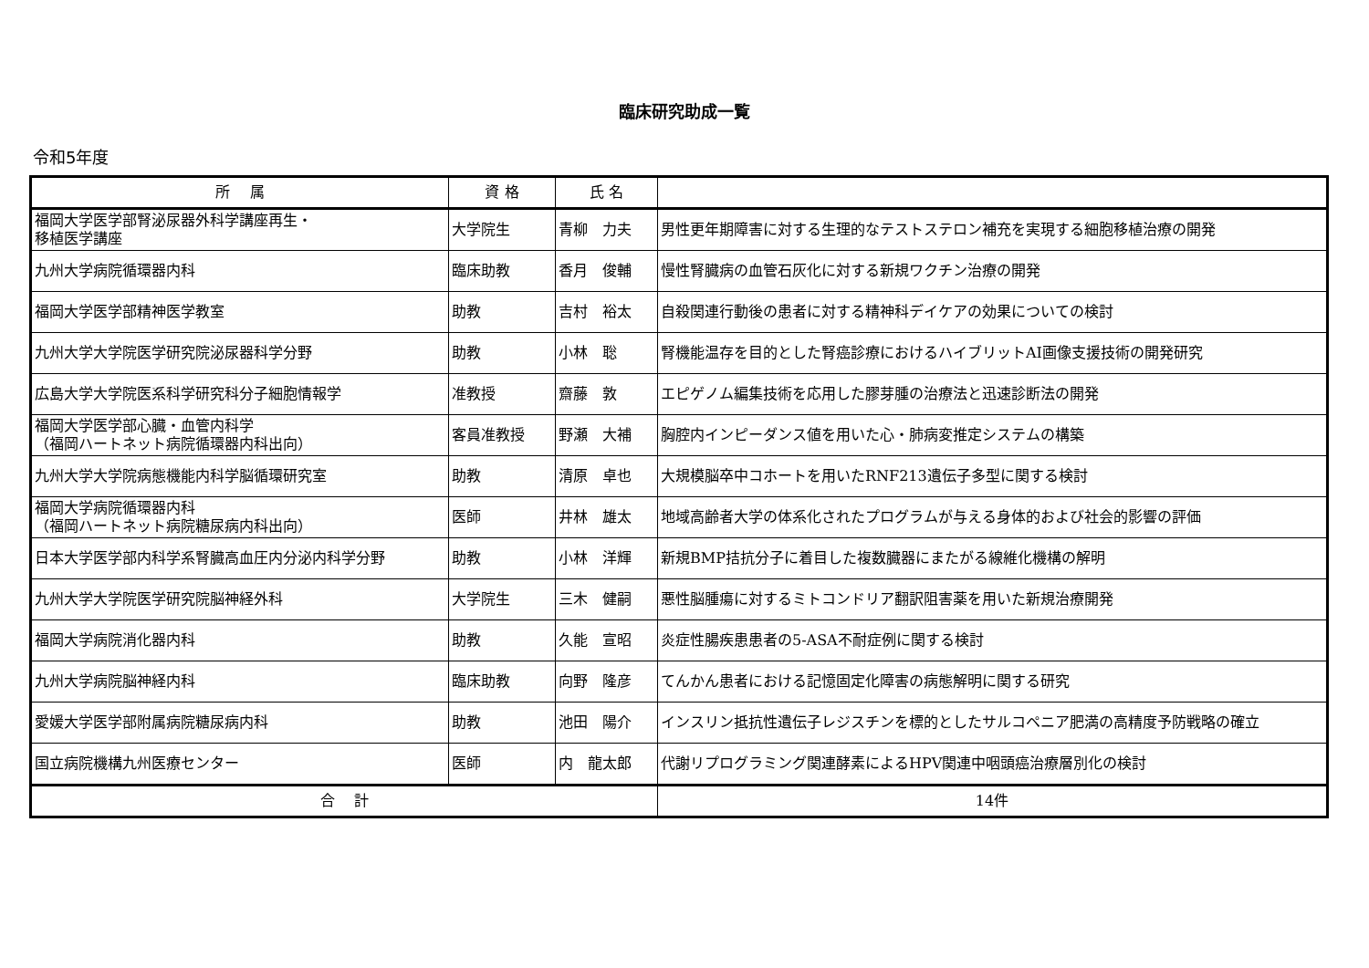臨床研究助成一覧
令和5年度
| 所 属 | 資 格 | 氏 名 | |
| --- | --- | --- | --- |
| 福岡大学医学部腎泌尿器外科学講座再生・ 移植医学講座 | 大学院生 | 青柳 力夫 | 男性更年期障害に対する生理的なテストステロン補充を実現する細胞移植治療の開発 |
| 九州大学病院循環器内科 | 臨床助教 | 香月 俊輔 | 慢性腎臓病の血管石灰化に対する新規ワクチン治療の開発 |
| 福岡大学医学部精神医学教室 | 助教 | 吉村 裕太 | 自殺関連行動後の患者に対する精神科デイケアの効果についての検討 |
| 九州大学大学院医学研究院泌尿器科学分野 | 助教 | 小林 聡 | 腎機能温存を目的とした腎癌診療におけるハイブリットAI画像支援技術の開発研究 |
| 広島大学大学院医系科学研究科分子細胞情報学 | 准教授 | 齋藤 敦 | エピゲノム編集技術を応用した膠芽腫の治療法と迅速診断法の開発 |
| 福岡大学医学部心臓・血管内科学 （福岡ハートネット病院循環器内科出向） | 客員准教授 | 野瀬 大補 | 胸腔内インピーダンス値を用いた心・肺病変推定システムの構築 |
| 九州大学大学院病態機能内科学脳循環研究室 | 助教 | 清原 卓也 | 大規模脳卒中コホートを用いたRNF213遺伝子多型に関する検討 |
| 福岡大学病院循環器内科 （福岡ハートネット病院糖尿病内科出向） | 医師 | 井林 雄太 | 地域高齢者大学の体系化されたプログラムが与える身体的および社会的影響の評価 |
| 日本大学医学部内科学系腎臓高血圧内分泌内科学分野 | 助教 | 小林 洋輝 | 新規BMP拮抗分子に着目した複数臓器にまたがる線維化機構の解明 |
| 九州大学大学院医学研究院脳神経外科 | 大学院生 | 三木 健嗣 | 悪性脳腫瘍に対するミトコンドリア翻訳阻害薬を用いた新規治療開発 |
| 福岡大学病院消化器内科 | 助教 | 久能 宣昭 | 炎症性腸疾患患者の5-ASA不耐症例に関する検討 |
| 九州大学病院脳神経内科 | 臨床助教 | 向野 隆彦 | てんかん患者における記憶固定化障害の病態解明に関する研究 |
| 愛媛大学医学部附属病院糖尿病内科 | 助教 | 池田 陽介 | インスリン抵抗性遺伝子レジスチンを標的としたサルコペニア肥満の高精度予防戦略の確立 |
| 国立病院機構九州医療センター | 医師 | 内 龍太郎 | 代謝リプログラミング関連酵素によるHPV関連中咽頭癌治療層別化の検討 |
| 合 計 | | | 14件 |